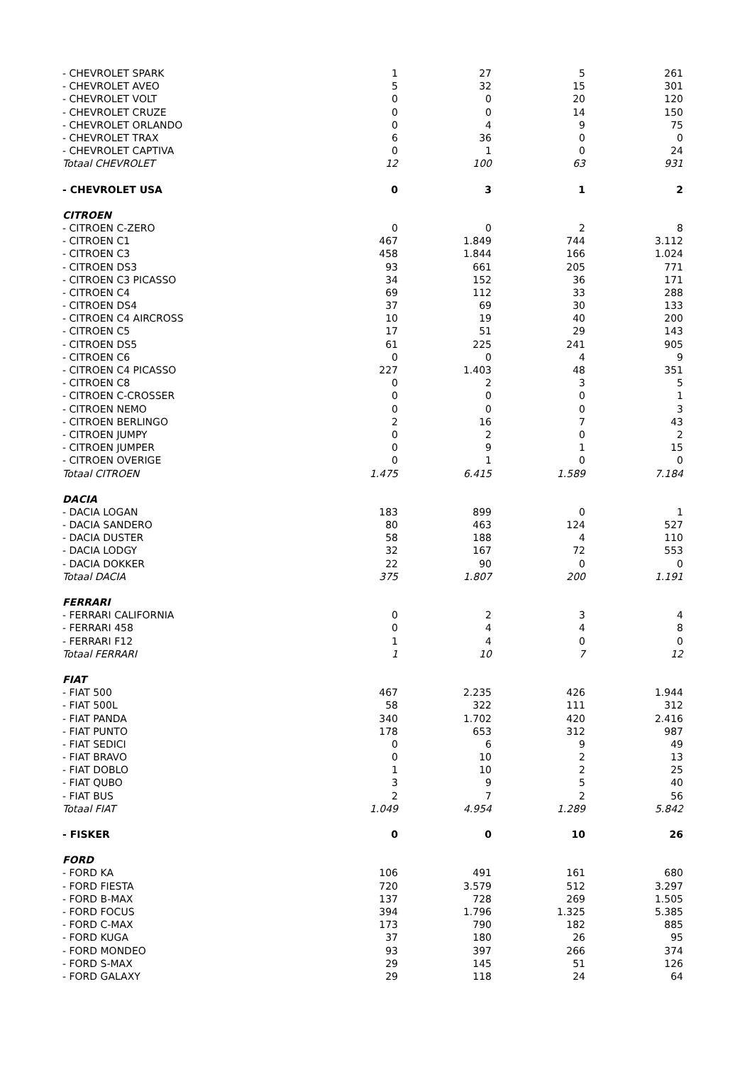| - CHEVROLET SPARK | 1 | 27 | 5 | 261 |
| - CHEVROLET AVEO | 5 | 32 | 15 | 301 |
| - CHEVROLET VOLT | 0 | 0 | 20 | 120 |
| - CHEVROLET CRUZE | 0 | 0 | 14 | 150 |
| - CHEVROLET ORLANDO | 0 | 4 | 9 | 75 |
| - CHEVROLET TRAX | 6 | 36 | 0 | 0 |
| - CHEVROLET CAPTIVA | 0 | 1 | 0 | 24 |
| Totaal CHEVROLET | 12 | 100 | 63 | 931 |
| - CHEVROLET USA | 0 | 3 | 1 | 2 |
| CITROEN | | | | |
| - CITROEN C-ZERO | 0 | 0 | 2 | 8 |
| - CITROEN C1 | 467 | 1.849 | 744 | 3.112 |
| - CITROEN C3 | 458 | 1.844 | 166 | 1.024 |
| - CITROEN DS3 | 93 | 661 | 205 | 771 |
| - CITROEN C3 PICASSO | 34 | 152 | 36 | 171 |
| - CITROEN C4 | 69 | 112 | 33 | 288 |
| - CITROEN DS4 | 37 | 69 | 30 | 133 |
| - CITROEN C4 AIRCROSS | 10 | 19 | 40 | 200 |
| - CITROEN C5 | 17 | 51 | 29 | 143 |
| - CITROEN DS5 | 61 | 225 | 241 | 905 |
| - CITROEN C6 | 0 | 0 | 4 | 9 |
| - CITROEN C4 PICASSO | 227 | 1.403 | 48 | 351 |
| - CITROEN C8 | 0 | 2 | 3 | 5 |
| - CITROEN C-CROSSER | 0 | 0 | 0 | 1 |
| - CITROEN NEMO | 0 | 0 | 0 | 3 |
| - CITROEN BERLINGO | 2 | 16 | 7 | 43 |
| - CITROEN JUMPY | 0 | 2 | 0 | 2 |
| - CITROEN JUMPER | 0 | 9 | 1 | 15 |
| - CITROEN OVERIGE | 0 | 1 | 0 | 0 |
| Totaal CITROEN | 1.475 | 6.415 | 1.589 | 7.184 |
| DACIA | | | | |
| - DACIA LOGAN | 183 | 899 | 0 | 1 |
| - DACIA SANDERO | 80 | 463 | 124 | 527 |
| - DACIA DUSTER | 58 | 188 | 4 | 110 |
| - DACIA LODGY | 32 | 167 | 72 | 553 |
| - DACIA DOKKER | 22 | 90 | 0 | 0 |
| Totaal DACIA | 375 | 1.807 | 200 | 1.191 |
| FERRARI | | | | |
| - FERRARI CALIFORNIA | 0 | 2 | 3 | 4 |
| - FERRARI 458 | 0 | 4 | 4 | 8 |
| - FERRARI F12 | 1 | 4 | 0 | 0 |
| Totaal FERRARI | 1 | 10 | 7 | 12 |
| FIAT | | | | |
| - FIAT 500 | 467 | 2.235 | 426 | 1.944 |
| - FIAT 500L | 58 | 322 | 111 | 312 |
| - FIAT PANDA | 340 | 1.702 | 420 | 2.416 |
| - FIAT PUNTO | 178 | 653 | 312 | 987 |
| - FIAT SEDICI | 0 | 6 | 9 | 49 |
| - FIAT BRAVO | 0 | 10 | 2 | 13 |
| - FIAT DOBLO | 1 | 10 | 2 | 25 |
| - FIAT QUBO | 3 | 9 | 5 | 40 |
| - FIAT BUS | 2 | 7 | 2 | 56 |
| Totaal FIAT | 1.049 | 4.954 | 1.289 | 5.842 |
| - FISKER | 0 | 0 | 10 | 26 |
| FORD | | | | |
| - FORD KA | 106 | 491 | 161 | 680 |
| - FORD FIESTA | 720 | 3.579 | 512 | 3.297 |
| - FORD B-MAX | 137 | 728 | 269 | 1.505 |
| - FORD FOCUS | 394 | 1.796 | 1.325 | 5.385 |
| - FORD C-MAX | 173 | 790 | 182 | 885 |
| - FORD KUGA | 37 | 180 | 26 | 95 |
| - FORD MONDEO | 93 | 397 | 266 | 374 |
| - FORD S-MAX | 29 | 145 | 51 | 126 |
| - FORD GALAXY | 29 | 118 | 24 | 64 |